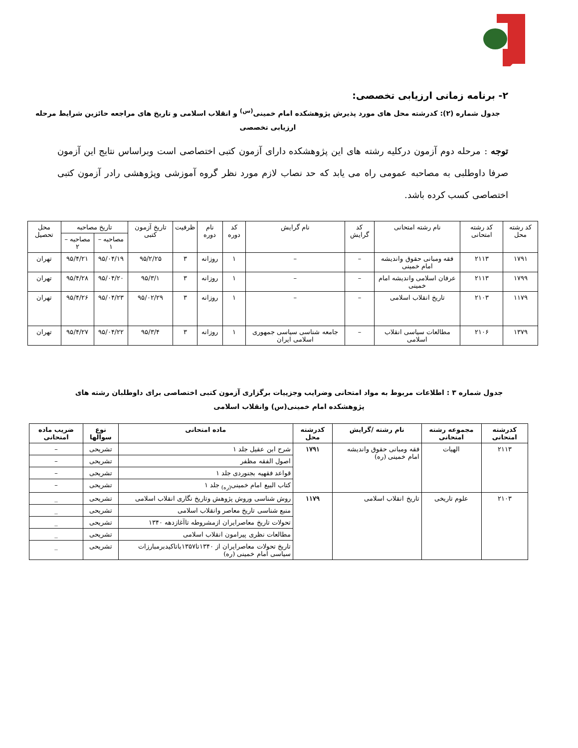۲- برنامه زمانی ارزیابی تخصصی:
جدول شماره (۲): کدرشته محل های مورد پذیرش پژوهشکده امام خمینی<sup>(س)</sup> و انقلاب اسلامی و تاریخ های مراجعه حائزین شرایط مرحله ارزیابی تخصصی
توجه : مرحله دوم آزمون درکلیه رشته های این پژوهشکده دارای آزمون کتبی اختصاصی است وبراساس نتایج این آزمون صرفا داوطلبی به مصاحبه عمومی راه می یابد که حد نصاب لازم مورد نظر گروه آموزشی وپژوهشی رادر آزمون کتبی اختصاصی کسب کرده باشد.
| کد رشته محل | کد رشته امتحانی | نام رشته امتحانی | کد گرایش | نام گرایش | کد دوره | نام دوره | ظرفیت | تاریخ آزمون کتبی | تاریخ مصاحبه | | محل تحصیل |
| --- | --- | --- | --- | --- | --- | --- | --- | --- | --- | --- | --- |
| | | | | | | | | | مصاحبه – ۱ | مصاحبه – ۲ | |
| ۱۷۹۱ | ۲۱۱۳ | فقه ومبانی حقوق واندیشه امام خمینی | – | – | ۱ | روزانه | ۳ | ۹۵/۲/۲۵ | ۹۵/۰۴/۱۹ | ۹۵/۴/۲۱ | تهران |
| ۱۷۹۹ | ۲۱۱۳ | عرفان اسلامی واندیشه امام خمینی | – | – | ۱ | روزانه | ۳ | ۹۵/۳/۱ | ۹۵/۰۴/۲۰ | ۹۵/۴/۲۸ | تهران |
| ۱۱۷۹ | ۲۱۰۳ | تاریخ انقلاب اسلامی | – | – | ۱ | روزانه | ۳ | ۹۵/۰۲/۲۹ | ۹۵/۰۴/۲۳ | ۹۵/۴/۲۶ | تهران |
| ۱۳۷۹ | ۲۱۰۶ | مطالعات سیاسی انقلاب اسلامی | – | جامعه شناسی سیاسی جمهوری اسلامی ایران | ۱ | روزانه | ۳ | ۹۵/۳/۴ | ۹۵/۰۴/۲۲ | ۹۵/۴/۲۷ | تهران |
جدول شماره ۳ : اطلاعات مربوط به مواد امتحانی وضرایب وجزییات برگزاری آزمون کتبی اختصاصی برای داوطلبان رشته های پژوهشکده امام خمینی(س) وانقلاب اسلامی
| کدرشته امتحانی | مجموعه رشته امتحانی | نام رشته /گرایش | کدرشته محل | ماده امتحانی | نوع سوالها | ضریب ماده امتحانی |
| --- | --- | --- | --- | --- | --- | --- |
| ۲۱۱۳ | الهیات | فقه ومبانی حقوق واندیشه امام خمینی (ره) | ۱۷۹۱ | شرح ابن عقیل جلد ۱ | تشریحی | – |
| | | | | اصول الفقه مظفر | تشریحی | – |
| | | | | قواعد فقهیه بجنوردی جلد ۱ | تشریحی | – |
| | | | | کتاب البیع امام خمینی<sub>(ره)</sub> جلد ۱ | تشریحی | – |
| ۲۱۰۳ | علوم تاریخی | تاریخ انقلاب اسلامی | ۱۱۷۹ | روش شناسی وروش پژوهش وتاریخ نگاری انقلاب اسلامی | تشریحی | _ |
| | | | | منبع شناسی تاریخ معاصر وانقلاب اسلامی | تشریحی | _ |
| | | | | تحولات تاریخ معاصرایران ازمشروطه تاآغازدهه ۱۳۴۰ | تشریحی | _ |
| | | | | مطالعات نظری پیرامون انقلاب اسلامی | تشریحی | _ |
| | | | | تاریخ تحولات معاصرایران از ۱۳۴۰تا۱۳۵۷باتاکیدبرمبارزات سیاسی امام خمینی (ره) | تشریحی | _ |